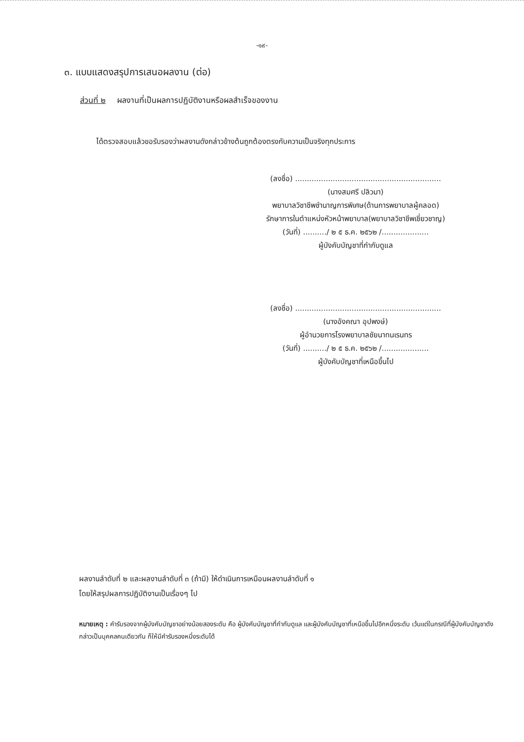-๑๙-
๓. แบบแสดงสรุปการเสนอผลงาน (ต่อ)
ส่วนที่ ๒ ผลงานที่เป็นผลการปฏิบัติงานหรือผลสำเร็จของงาน
ได้ตรวจสอบแล้วขอรับรองว่าผลงานดังกล่าวข้างต้นถูกต้องตรงกับความเป็นจริงทุกประการ
(ลงชื่อ) ..............................................................
(นางสมศรี ปลิวมา)
พยาบาลวิชาชีพชำนาญการพิเศษ(ด้านการพยาบาลผู้คลอด)
รักษาการในตำแหน่งหัวหน้าพยาบาล(พยาบาลวิชาชีพเชี่ยวชาญ)
(วันที่) ........../ ๒ ๕ ธ.ค. ๒๕๖๒ /....................
ผู้บังคับบัญชาที่กำกับดูแล
(ลงชื่อ) ..............................................................
(นางอังคณา อุปพงษ์)
ผู้อำนวยการโรงพยาบาลชัยนาทนเรนทร
(วันที่) ........../ ๒ ๕ ธ.ค. ๒๕๖๒ /....................
ผู้บังคับบัญชาที่เหนือขึ้นไป
ผลงานลำดับที่ ๒ และผลงานลำดับที่ ๓ (ถ้ามี) ให้ดำเนินการเหมือนผลงานลำดับที่ ๑
โดยให้สรุปผลการปฏิบัติงานเป็นเรื่องๆ ไป
หมายเหตุ : คำรับรองจากผู้บังคับบัญชาอย่างน้อยสองระดับ คือ ผู้บังคับบัญชาที่กำกับดูแล และผู้บังคับบัญชาที่เหนือขึ้นไปอีกหนึ่งระดับ เว้นแต่ในกรณีที่ผู้บังคับบัญชาดังกล่าวเป็นบุคคลคนเดียวกัน ก็ให้มีคำรับรองหนึ่งระดับได้